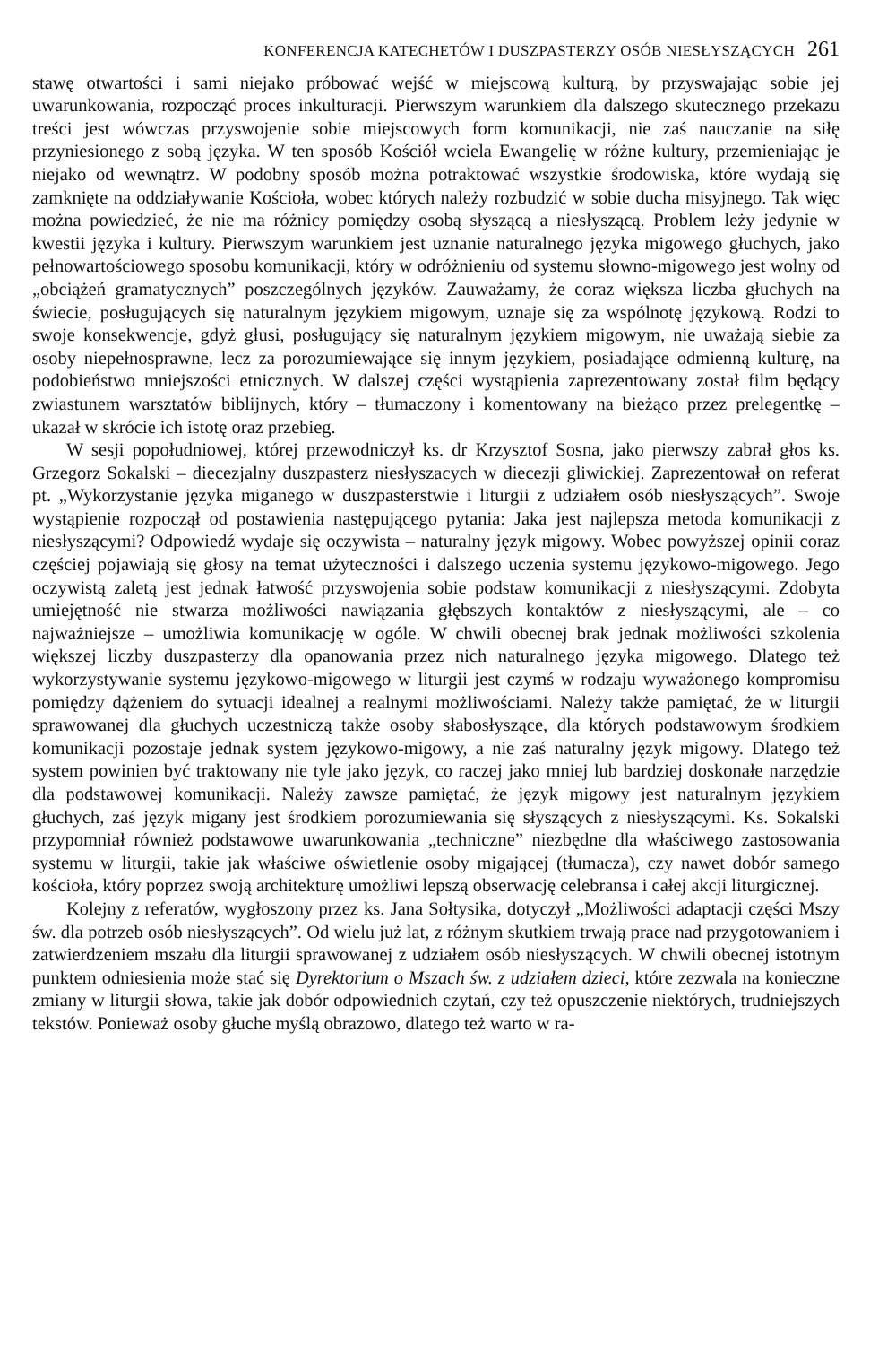KONFERENCJA KATECHETÓW I DUSZPASTERZY OSÓB NIESŁYSZĄCYCH 261
stawę otwartości i sami niejako próbować wejść w miejscową kulturą, by przyswajając sobie jej uwarunkowania, rozpocząć proces inkulturacji. Pierwszym warunkiem dla dalszego skutecznego przekazu treści jest wówczas przyswojenie sobie miejscowych form komunikacji, nie zaś nauczanie na siłę przyniesionego z sobą języka. W ten sposób Kościół wciela Ewangelię w różne kultury, przemieniając je niejako od wewnątrz. W podobny sposób można potraktować wszystkie środowiska, które wydają się zamknięte na oddziaływanie Kościoła, wobec których należy rozbudzić w sobie ducha misyjnego. Tak więc można powiedzieć, że nie ma różnicy pomiędzy osobą słyszącą a niesłyszącą. Problem leży jedynie w kwestii języka i kultury. Pierwszym warunkiem jest uznanie naturalnego języka migowego głuchych, jako pełnowartościowego sposobu komunikacji, który w odróżnieniu od systemu słowno-migowego jest wolny od „obciążeń gramatycznych” poszczególnych języków. Zauważamy, że coraz większa liczba głuchych na świecie, posługujących się naturalnym językiem migowym, uznaje się za wspólnotę językową. Rodzi to swoje konsekwencje, gdyż głusi, posługujący się naturalnym językiem migowym, nie uważają siebie za osoby niepełnosprawne, lecz za porozumiewające się innym językiem, posiadające odmienną kulturę, na podobieństwo mniejszości etnicznych. W dalszej części wystąpienia zaprezentowany został film będący zwiastunem warsztatów biblijnych, który – tłumaczony i komentowany na bieżąco przez prelegentkę – ukazał w skrócie ich istotę oraz przebieg.
W sesji popołudniowej, której przewodniczył ks. dr Krzysztof Sosna, jako pierwszy zabrał głos ks. Grzegorz Sokalski – diecezjalny duszpasterz niesłyszacych w diecezji gliwickiej. Zaprezentował on referat pt. „Wykorzystanie języka miganego w duszpasterstwie i liturgii z udziałem osób niesłyszących”. Swoje wystąpienie rozpoczął od postawienia następującego pytania: Jaka jest najlepsza metoda komunikacji z niesłyszącymi? Odpowiedź wydaje się oczywista – naturalny język migowy. Wobec powyższej opinii coraz częściej pojawiają się głosy na temat użyteczności i dalszego uczenia systemu językowo-migowego. Jego oczywistą zaletą jest jednak łatwość przyswojenia sobie podstaw komunikacji z niesłyszącymi. Zdobyta umiejętność nie stwarza możliwości nawiązania głębszych kontaktów z niesłyszącymi, ale – co najważniejsze – umożliwia komunikację w ogóle. W chwili obecnej brak jednak możliwości szkolenia większej liczby duszpasterzy dla opanowania przez nich naturalnego języka migowego. Dlatego też wykorzystywanie systemu językowo-migowego w liturgii jest czymś w rodzaju wyważonego kompromisu pomiędzy dążeniem do sytuacji idealnej a realnymi możliwościami. Należy także pamiętać, że w liturgii sprawowanej dla głuchych uczestniczą także osoby słabosłyszące, dla których podstawowym środkiem komunikacji pozostaje jednak system językowo-migowy, a nie zaś naturalny język migowy. Dlatego też system powinien być traktowany nie tyle jako język, co raczej jako mniej lub bardziej doskonałe narzędzie dla podstawowej komunikacji. Należy zawsze pamiętać, że język migowy jest naturalnym językiem głuchych, zaś język migany jest środkiem porozumiewania się słyszących z niesłyszącymi. Ks. Sokalski przypomniał również podstawowe uwarunkowania „techniczne” niezbędne dla właściwego zastosowania systemu w liturgii, takie jak właściwe oświetlenie osoby migającej (tłumacza), czy nawet dobór samego kościoła, który poprzez swoją architekturę umożliwi lepszą obserwację celebransa i całej akcji liturgicznej.
Kolejny z referatów, wygłoszony przez ks. Jana Sołtysika, dotyczył „Możliwości adaptacji części Mszy św. dla potrzeb osób niesłyszących”. Od wielu już lat, z różnym skutkiem trwają prace nad przygotowaniem i zatwierdzeniem mszału dla liturgii sprawowanej z udziałem osób niesłyszących. W chwili obecnej istotnym punktem odniesienia może stać się Dyrektorium o Mszach św. z udziałem dzieci, które zezwala na konieczne zmiany w liturgii słowa, takie jak dobór odpowiednich czytań, czy też opuszczenie niektórych, trudniejszych tekstów. Ponieważ osoby głuche myślą obrazowo, dlatego też warto w ra-